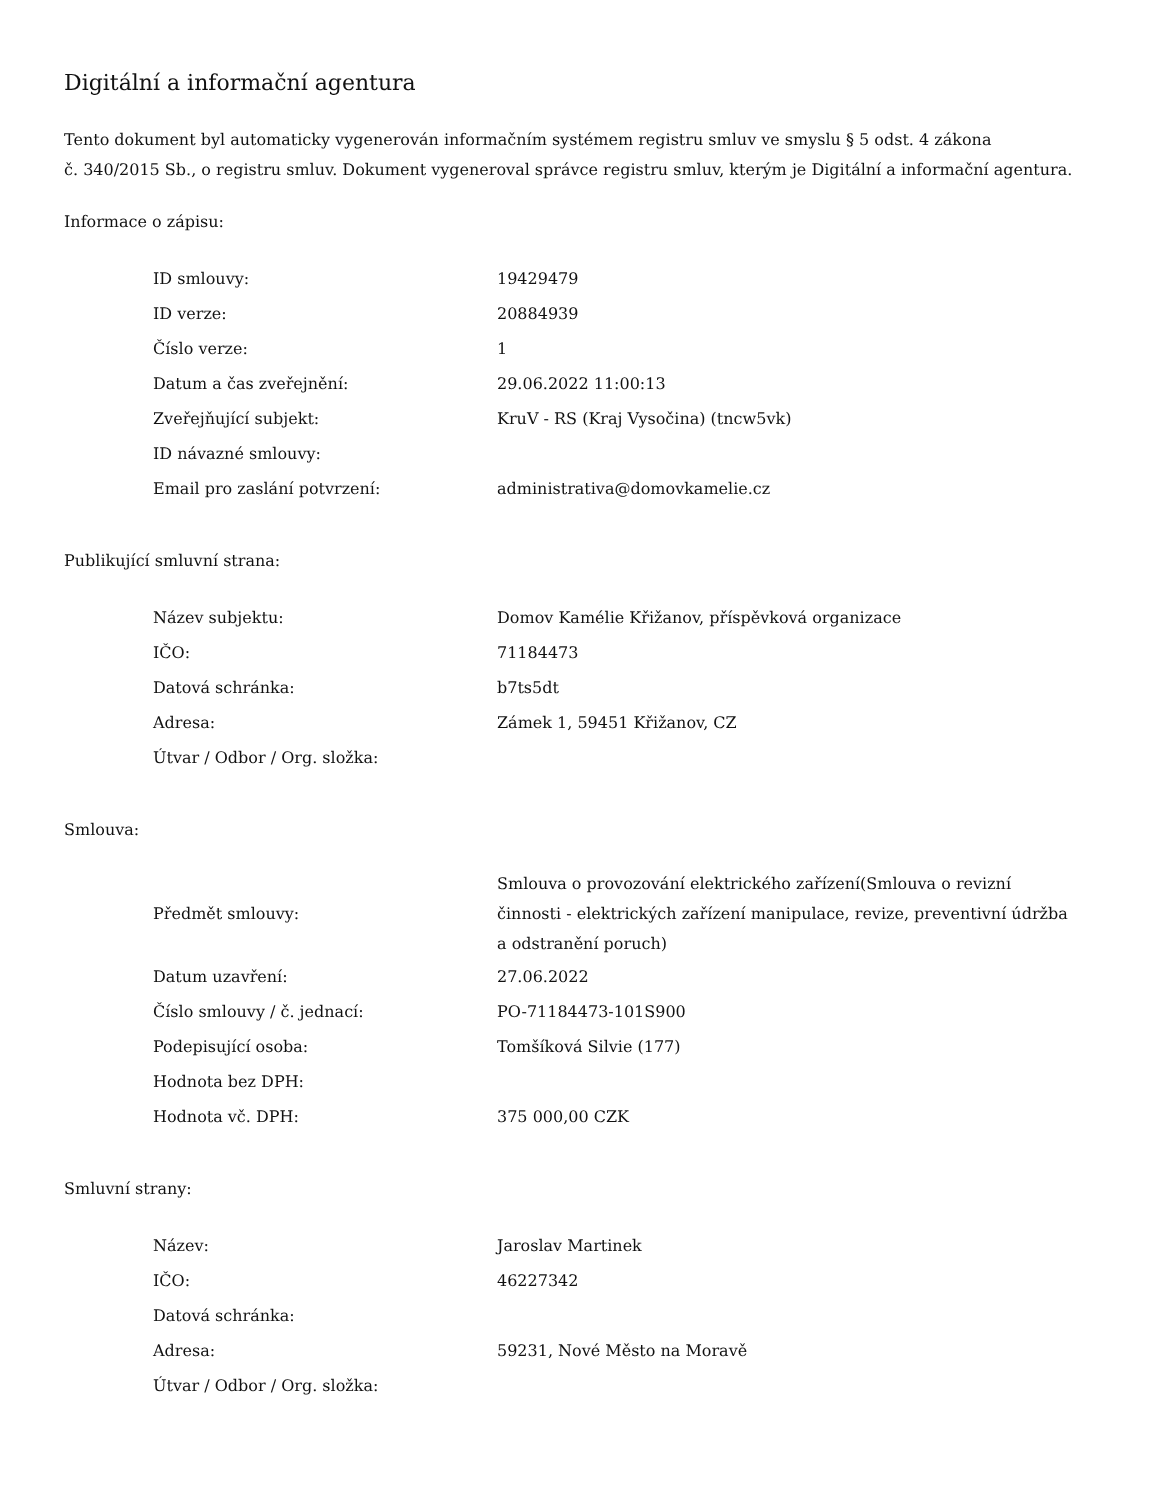Digitální a informační agentura
Tento dokument byl automaticky vygenerován informačním systémem registru smluv ve smyslu § 5 odst. 4 zákona
č. 340/2015 Sb., o registru smluv. Dokument vygeneroval správce registru smluv, kterým je Digitální a informační agentura.
Informace o zápisu:
| ID smlouvy: | 19429479 |
| ID verze: | 20884939 |
| Číslo verze: | 1 |
| Datum a čas zveřejnění: | 29.06.2022 11:00:13 |
| Zveřejňující subjekt: | KruV - RS (Kraj Vysočina) (tncw5vk) |
| ID návazné smlouvy: | |
| Email pro zaslání potvrzení: | administrativa@domovkamelie.cz |
Publikující smluvní strana:
| Název subjektu: | Domov Kamélie Křižanov, příspěvková organizace |
| IČO: | 71184473 |
| Datová schránka: | b7ts5dt |
| Adresa: | Zámek 1, 59451 Křižanov, CZ |
| Útvar / Odbor / Org. složka: | |
Smlouva:
| Předmět smlouvy: | Smlouva o provozování elektrického zařízení(Smlouva o revizní činnosti - elektrických zařízení manipulace, revize, preventivní údržba a odstranění poruch) |
| Datum uzavření: | 27.06.2022 |
| Číslo smlouvy / č. jednací: | PO-71184473-101S900 |
| Podepisující osoba: | Tomšíková Silvie (177) |
| Hodnota bez DPH: | |
| Hodnota vč. DPH: | 375 000,00 CZK |
Smluvní strany:
| Název: | Jaroslav Martinek |
| IČO: | 46227342 |
| Datová schránka: | |
| Adresa: | 59231, Nové Město na Moravě |
| Útvar / Odbor / Org. složka: | |